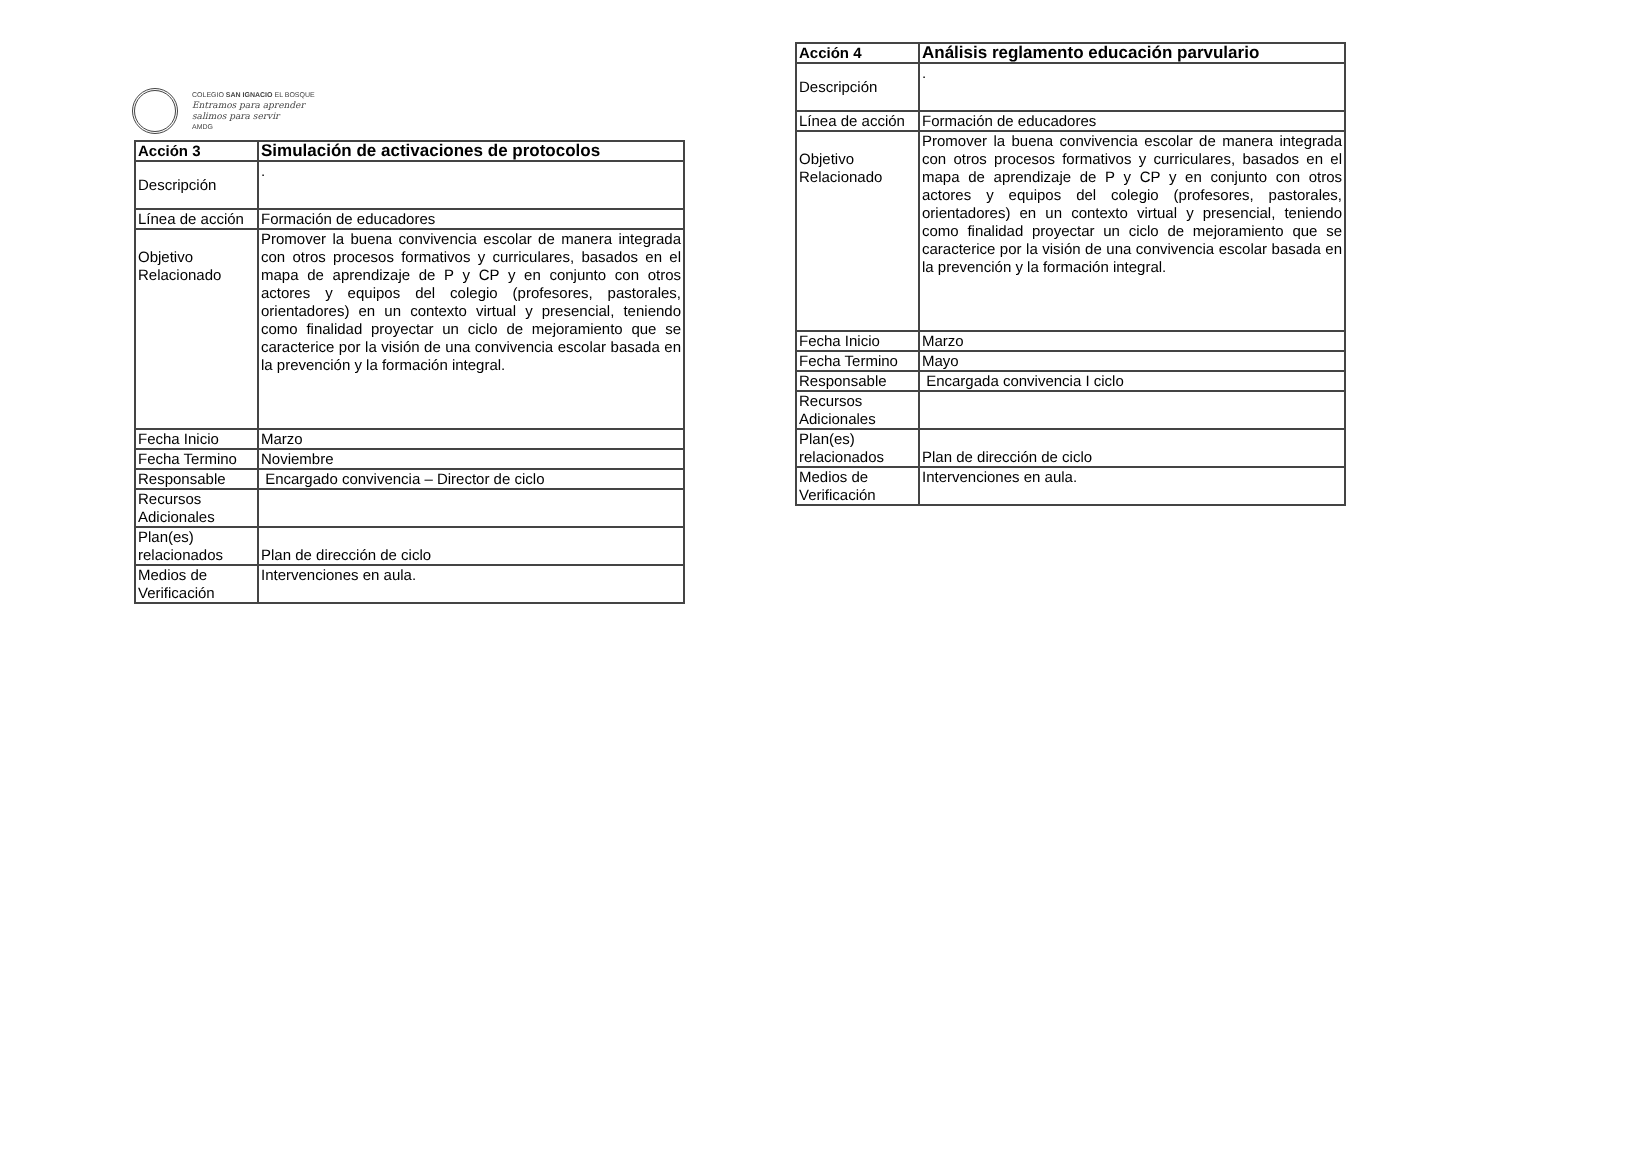COLEGIO SAN IGNACIO EL BOSQUE
Entramos para aprender
salimos para servir
AMDG
| Acción 3 | Simulación de activaciones de protocolos |
| Descripción | . |
| Línea de acción | Formación de educadores |
| Objetivo Relacionado | Promover la buena convivencia escolar de manera integrada con otros procesos formativos y curriculares, basados en el mapa de aprendizaje de P y CP y en conjunto con otros actores y equipos del colegio (profesores, pastorales, orientadores) en un contexto virtual y presencial, teniendo como finalidad proyectar un ciclo de mejoramiento que se caracterice por la visión de una convivencia escolar basada en la prevención y la formación integral. |
| Fecha Inicio | Marzo |
| Fecha Termino | Noviembre |
| Responsable | Encargado convivencia – Director de ciclo |
| Recursos Adicionales | |
| Plan(es) relacionados | Plan de dirección de ciclo |
| Medios de Verificación | Intervenciones en aula. |
| Acción 4 | Análisis reglamento educación parvulario |
| Descripción | . |
| Línea de acción | Formación de educadores |
| Objetivo Relacionado | Promover la buena convivencia escolar de manera integrada con otros procesos formativos y curriculares, basados en el mapa de aprendizaje de P y CP y en conjunto con otros actores y equipos del colegio (profesores, pastorales, orientadores) en un contexto virtual y presencial, teniendo como finalidad proyectar un ciclo de mejoramiento que se caracterice por la visión de una convivencia escolar basada en la prevención y la formación integral. |
| Fecha Inicio | Marzo |
| Fecha Termino | Mayo |
| Responsable | Encargada convivencia I ciclo |
| Recursos Adicionales | |
| Plan(es) relacionados | Plan de dirección de ciclo |
| Medios de Verificación | Intervenciones en aula. |